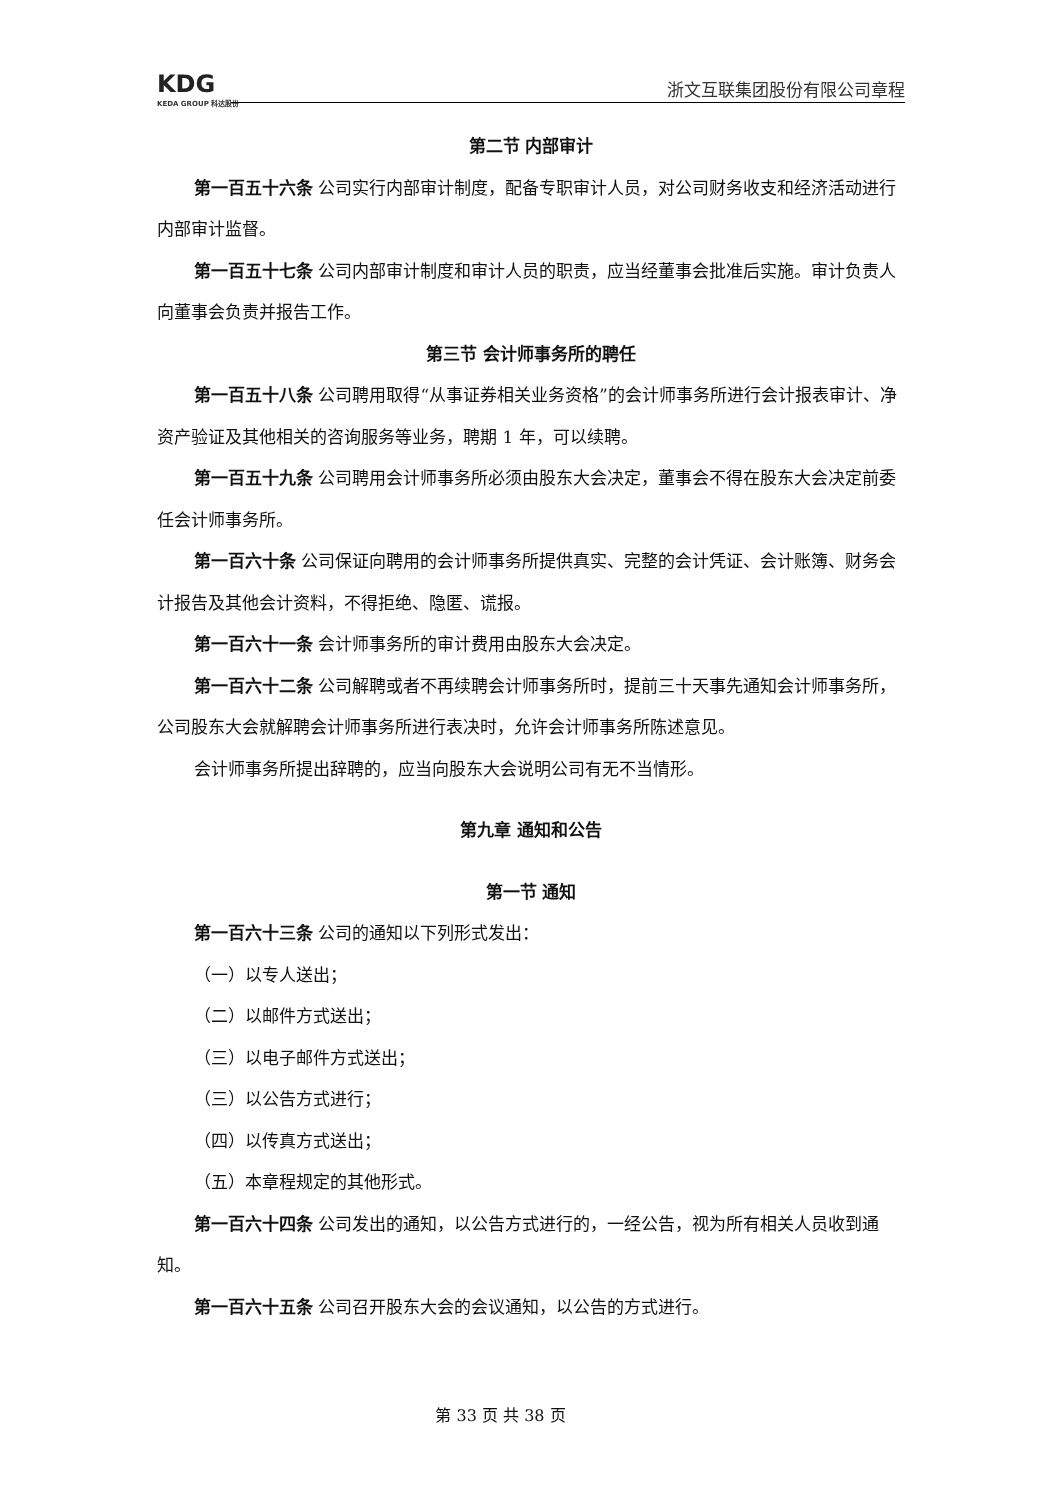KDG
KEDA GROUP 科达股份
浙文互联集团股份有限公司章程
第二节 内部审计
第一百五十六条 公司实行内部审计制度，配备专职审计人员，对公司财务收支和经济活动进行内部审计监督。
第一百五十七条 公司内部审计制度和审计人员的职责，应当经董事会批准后实施。审计负责人向董事会负责并报告工作。
第三节 会计师事务所的聘任
第一百五十八条 公司聘用取得“从事证券相关业务资格”的会计师事务所进行会计报表审计、净资产验证及其他相关的咨询服务等业务，聘期 1 年，可以续聘。
第一百五十九条 公司聘用会计师事务所必须由股东大会决定，董事会不得在股东大会决定前委任会计师事务所。
第一百六十条 公司保证向聘用的会计师事务所提供真实、完整的会计凭证、会计账簿、财务会计报告及其他会计资料，不得拒绝、隐匿、谎报。
第一百六十一条 会计师事务所的审计费用由股东大会决定。
第一百六十二条 公司解聘或者不再续聘会计师事务所时，提前三十天事先通知会计师事务所，公司股东大会就解聘会计师事务所进行表决时，允许会计师事务所陈述意见。
会计师事务所提出辞聘的，应当向股东大会说明公司有无不当情形。
第九章 通知和公告
第一节 通知
第一百六十三条 公司的通知以下列形式发出：
（一）以专人送出；
（二）以邮件方式送出；
（三）以电子邮件方式送出；
（三）以公告方式进行；
（四）以传真方式送出；
（五）本章程规定的其他形式。
第一百六十四条 公司发出的通知，以公告方式进行的，一经公告，视为所有相关人员收到通知。
第一百六十五条 公司召开股东大会的会议通知，以公告的方式进行。
第 33 页 共 38 页